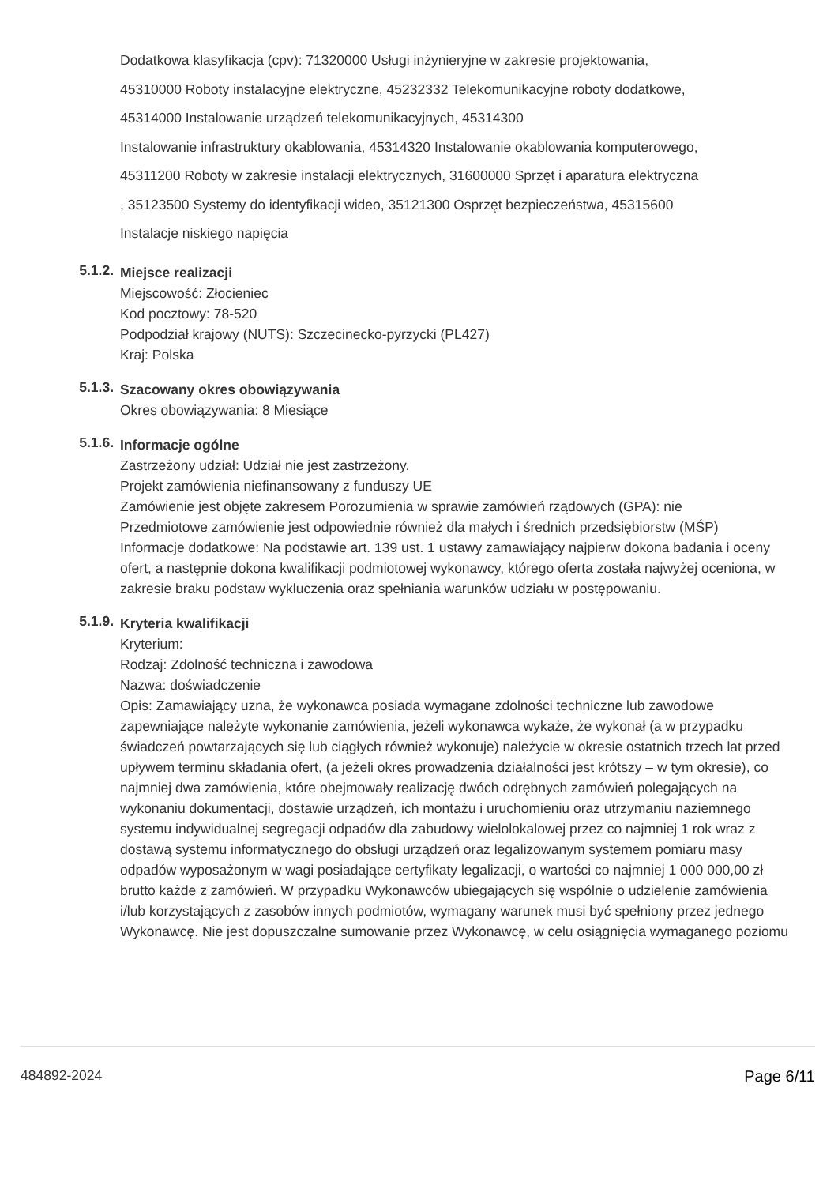Dodatkowa klasyfikacja (cpv): 71320000 Usługi inżynieryjne w zakresie projektowania,
45310000 Roboty instalacyjne elektryczne, 45232332 Telekomunikacyjne roboty dodatkowe,
45314000 Instalowanie urządzeń telekomunikacyjnych, 45314300
Instalowanie infrastruktury okablowania, 45314320 Instalowanie okablowania komputerowego,
45311200 Roboty w zakresie instalacji elektrycznych, 31600000 Sprzęt i aparatura elektryczna
, 35123500 Systemy do identyfikacji wideo, 35121300 Osprzęt bezpieczeństwa, 45315600
Instalacje niskiego napięcia
5.1.2.
Miejsce realizacji
Miejscowość: Złocieniec
Kod pocztowy: 78-520
Podpodział krajowy (NUTS): Szczecinecko-pyrzycki (PL427)
Kraj: Polska
5.1.3.
Szacowany okres obowiązywania
Okres obowiązywania: 8 Miesiące
5.1.6.
Informacje ogólne
Zastrzeżony udział: Udział nie jest zastrzeżony.
Projekt zamówienia niefinansowany z funduszy UE
Zamówienie jest objęte zakresem Porozumienia w sprawie zamówień rządowych (GPA): nie
Przedmiotowe zamówienie jest odpowiednie również dla małych i średnich przedsiębiorstw (MŚP)
Informacje dodatkowe: Na podstawie art. 139 ust. 1 ustawy zamawiający najpierw dokona badania i oceny ofert, a następnie dokona kwalifikacji podmiotowej wykonawcy, którego oferta została najwyżej oceniona, w zakresie braku podstaw wykluczenia oraz spełniania warunków udziału w postępowaniu.
5.1.9.
Kryteria kwalifikacji
Kryterium:
Rodzaj: Zdolność techniczna i zawodowa
Nazwa: doświadczenie
Opis: Zamawiający uzna, że wykonawca posiada wymagane zdolności techniczne lub zawodowe zapewniające należyte wykonanie zamówienia, jeżeli wykonawca wykaże, że wykonał (a w przypadku świadczeń powtarzających się lub ciągłych również wykonuje) należycie w okresie ostatnich trzech lat przed upływem terminu składania ofert, (a jeżeli okres prowadzenia działalności jest krótszy – w tym okresie), co najmniej dwa zamówienia, które obejmowały realizację dwóch odrębnych zamówień polegających na wykonaniu dokumentacji, dostawie urządzeń, ich montażu i uruchomieniu oraz utrzymaniu naziemnego systemu indywidualnej segregacji odpadów dla zabudowy wielolokalowej przez co najmniej 1 rok wraz z dostawą systemu informatycznego do obsługi urządzeń oraz legalizowanym systemem pomiaru masy odpadów wyposażonym w wagi posiadające certyfikaty legalizacji, o wartości co najmniej 1 000 000,00 zł brutto każde z zamówień. W przypadku Wykonawców ubiegających się wspólnie o udzielenie zamówienia i/lub korzystających z zasobów innych podmiotów, wymagany warunek musi być spełniony przez jednego Wykonawcę. Nie jest dopuszczalne sumowanie przez Wykonawcę, w celu osiągnięcia wymaganego poziomu
484892-2024 Page 6/11